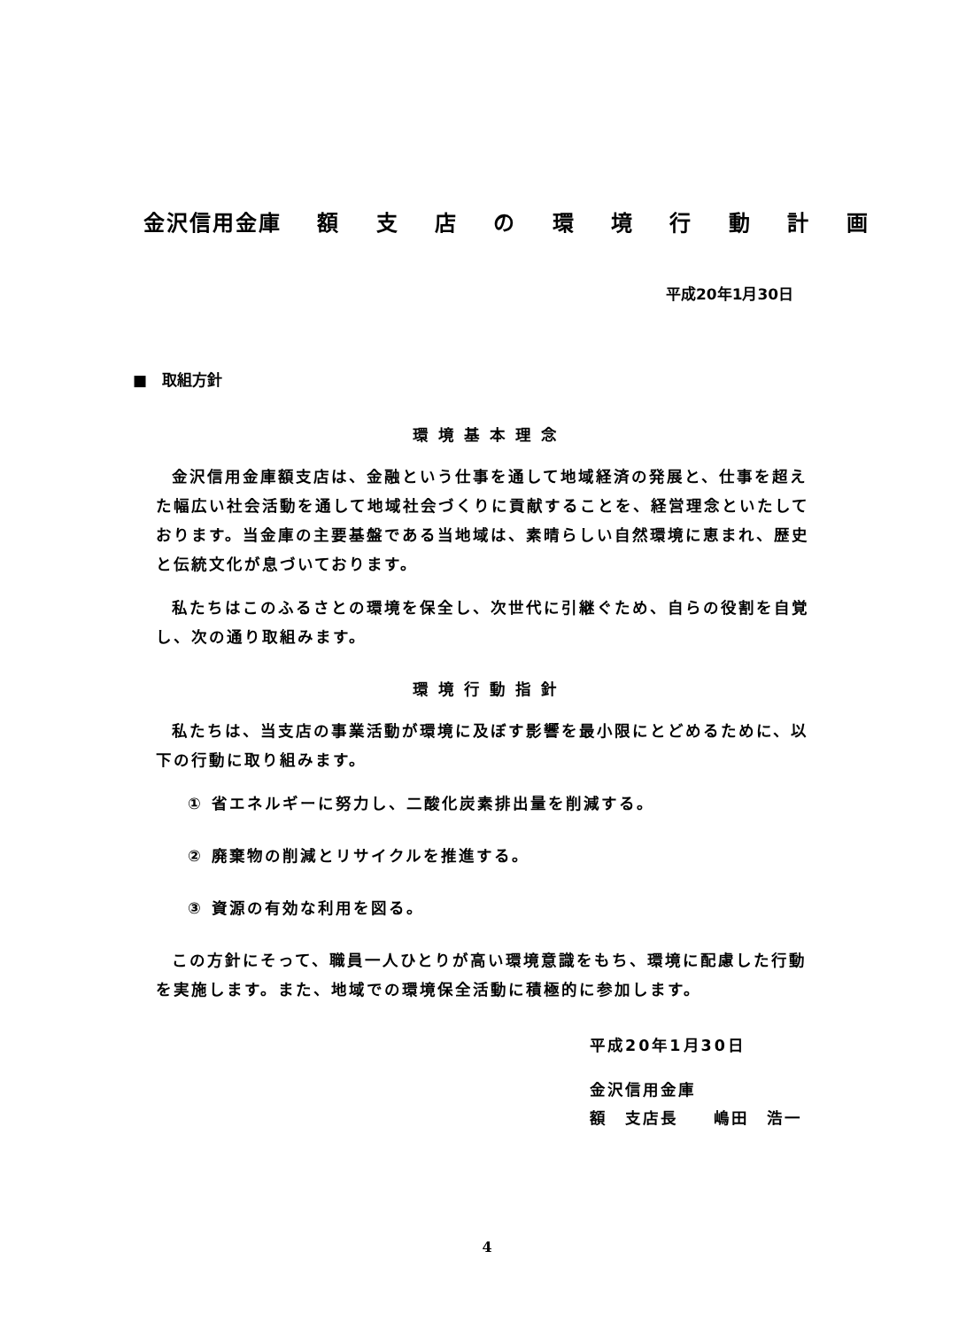金沢信用金庫 額 支 店 の 環 境 行 動 計 画
平成20年1月30日
■　取組方針
環境基本理念
金沢信用金庫額支店は、金融という仕事を通して地域経済の発展と、仕事を超えた幅広い社会活動を通して地域社会づくりに貢献することを、経営理念といたしております。当金庫の主要基盤である当地域は、素晴らしい自然環境に恵まれ、歴史と伝統文化が息づいております。
私たちはこのふるさとの環境を保全し、次世代に引継ぐため、自らの役割を自覚し、次の通り取組みます。
環境行動指針
私たちは、当支店の事業活動が環境に及ぼす影響を最小限にとどめるために、以下の行動に取り組みます。
① 省エネルギーに努力し、二酸化炭素排出量を削減する。
② 廃棄物の削減とリサイクルを推進する。
③ 資源の有効な利用を図る。
この方針にそって、職員一人ひとりが高い環境意識をもち、環境に配慮した行動を実施します。また、地域での環境保全活動に積極的に参加します。
平成20年1月30日
金沢信用金庫
額　支店長　　嶋田　浩一
4